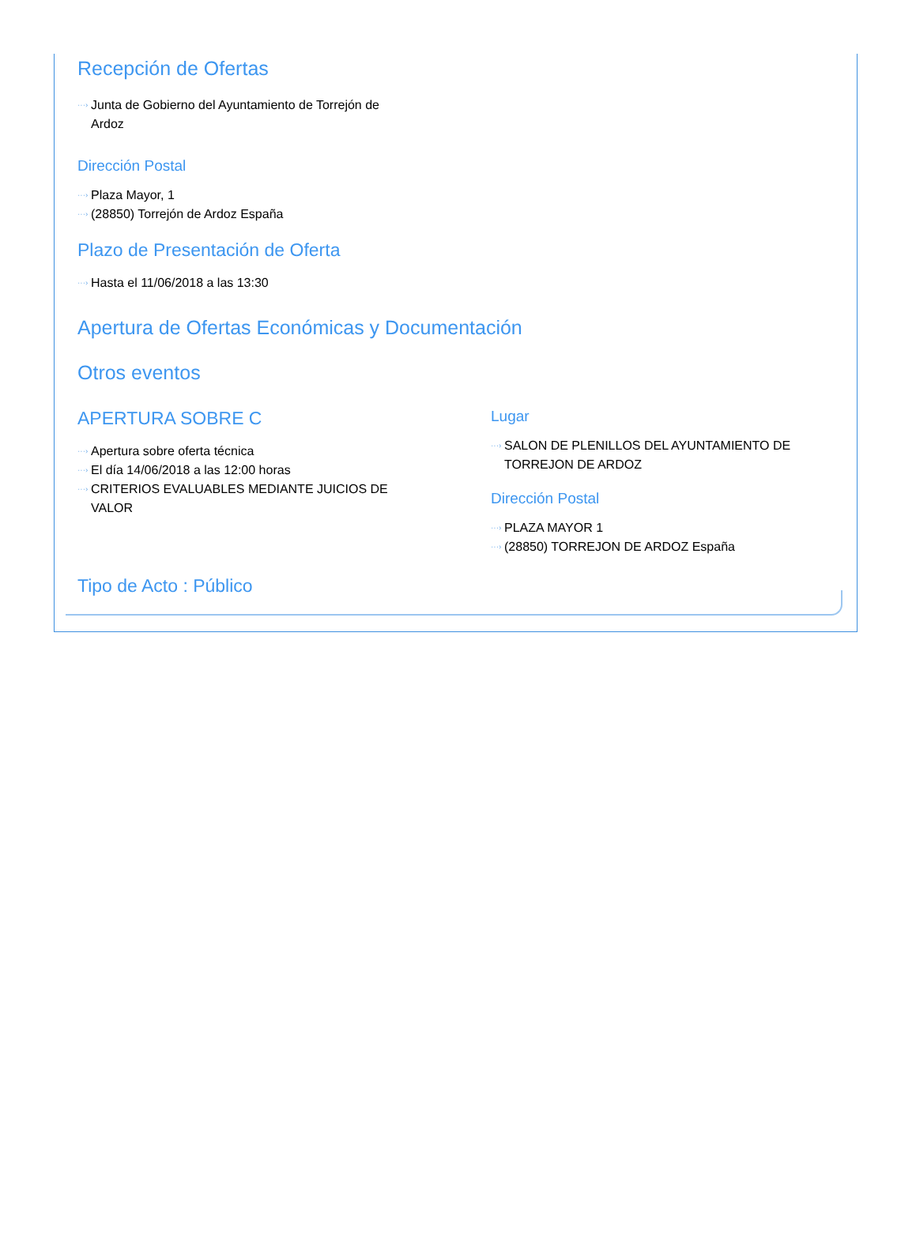Recepción de Ofertas
···› Junta de Gobierno del Ayuntamiento de Torrejón de Ardoz
Dirección Postal
···› Plaza Mayor, 1
···› (28850) Torrejón de Ardoz España
Plazo de Presentación de Oferta
···› Hasta el 11/06/2018 a las 13:30
Apertura de Ofertas Económicas y Documentación
Otros eventos
APERTURA SOBRE C
···› Apertura sobre oferta técnica
···› El día 14/06/2018 a las 12:00 horas
···› CRITERIOS EVALUABLES MEDIANTE JUICIOS DE VALOR
Lugar
···› SALON DE PLENILLOS DEL AYUNTAMIENTO DE TORREJON DE ARDOZ
Dirección Postal
···› PLAZA MAYOR 1
···› (28850) TORREJON DE ARDOZ España
Tipo de Acto : Público